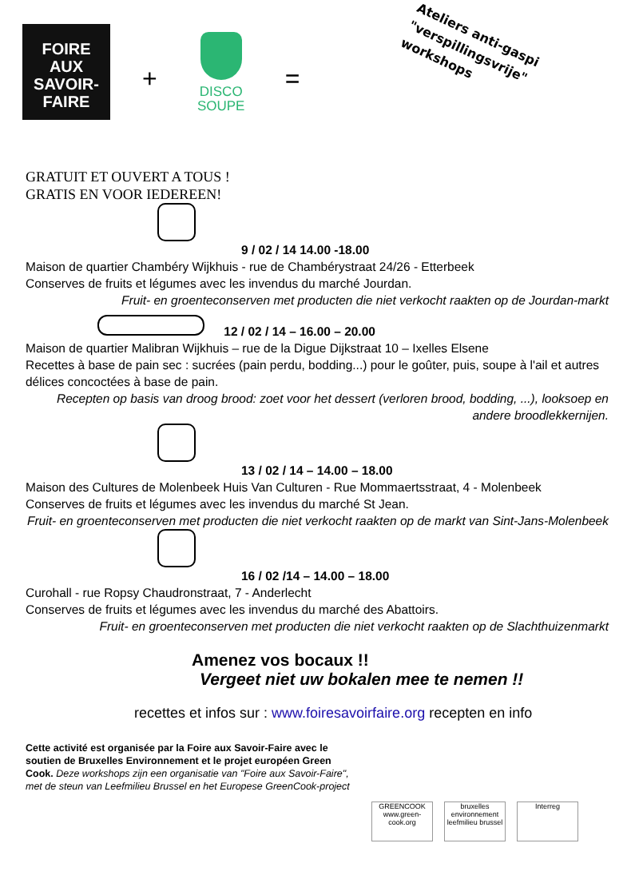FOIRE
AUX
SAVOIR-
FAIRE
+
DISCO
SOUPE
=
Ateliers anti-gaspi
"verspillingsvrije"
workshops
GRATUIT ET OUVERT A TOUS !
GRATIS EN VOOR IEDEREEN!
9 / 02 / 14 14.00 -18.00
Maison de quartier Chambéry Wijkhuis - rue de Chambérystraat 24/26 - Etterbeek
Conserves de fruits et légumes avec les invendus du marché Jourdan.
Fruit- en groenteconserven met producten die niet verkocht raakten op de Jourdan-markt
12 / 02 / 14 – 16.00 – 20.00
Maison de quartier Malibran Wijkhuis – rue de la Digue Dijkstraat 10 – Ixelles Elsene
Recettes à base de pain sec : sucrées (pain perdu, bodding...) pour le goûter, puis, soupe à l'ail et autres délices concoctées à base de pain.
Recepten op basis van droog brood: zoet voor het dessert (verloren brood, bodding, ...), looksoep en andere broodlekkernijen.
13 / 02 / 14 – 14.00 – 18.00
Maison des Cultures de Molenbeek Huis Van Culturen - Rue Mommaertsstraat, 4 - Molenbeek
Conserves de fruits et légumes avec les invendus du marché St Jean.
Fruit- en groenteconserven met producten die niet verkocht raakten op de markt van Sint-Jans-Molenbeek
16 / 02 /14 – 14.00 – 18.00
Curohall - rue Ropsy Chaudronstraat, 7 - Anderlecht
Conserves de fruits et légumes avec les invendus du marché des Abattoirs.
Fruit- en groenteconserven met producten die niet verkocht raakten op de Slachthuizenmarkt
Amenez vos bocaux !!
Vergeet niet uw bokalen mee te nemen !!
recettes et infos sur : www.foiresavoirfaire.org recepten en info
Cette activité est organisée par la Foire aux Savoir-Faire avec le soutien de Bruxelles Environnement et le projet européen Green Cook. Deze workshops zijn een organisatie van "Foire aux Savoir-Faire", met de steun van Leefmilieu Brussel en het Europese GreenCook-project
GREENCOOK
www.green-cook.org
bruxelles environnement leefmilieu brussel
Interreg